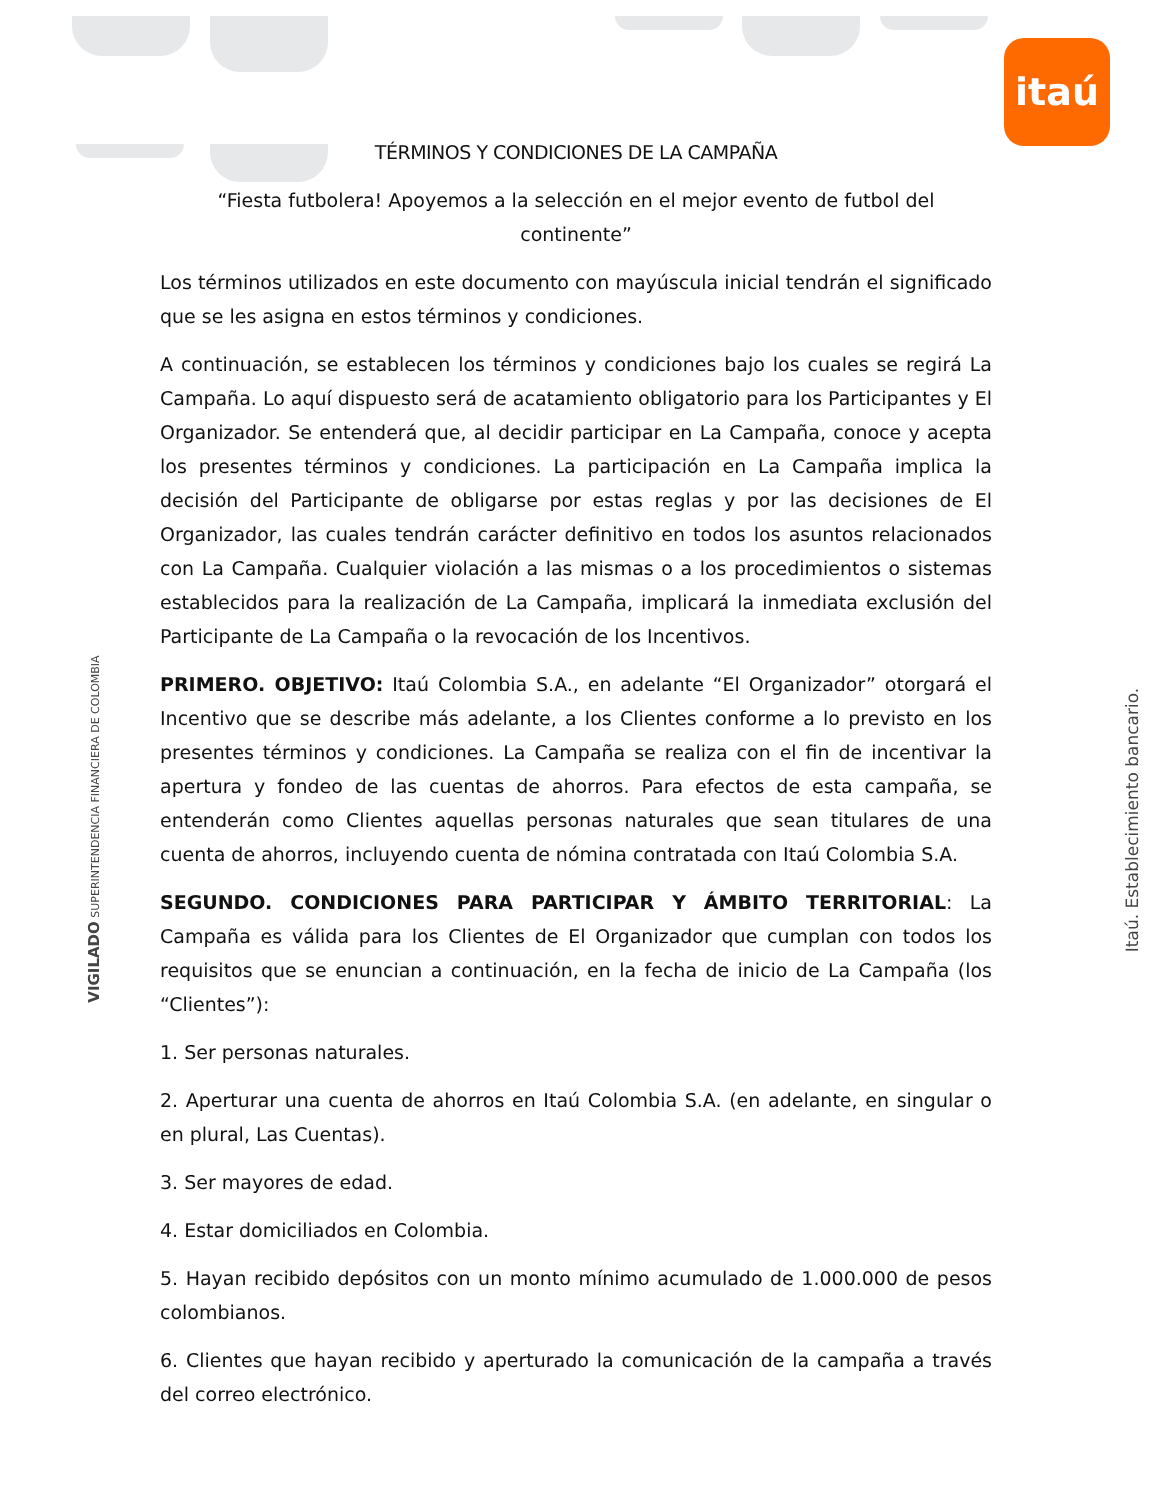itaú
TÉRMINOS Y CONDICIONES DE LA CAMPAÑA
“Fiesta futbolera! Apoyemos a la selección en el mejor evento de futbol del continente”
Los términos utilizados en este documento con mayúscula inicial tendrán el significado que se les asigna en estos términos y condiciones.
A continuación, se establecen los términos y condiciones bajo los cuales se regirá La Campaña. Lo aquí dispuesto será de acatamiento obligatorio para los Participantes y El Organizador. Se entenderá que, al decidir participar en La Campaña, conoce y acepta los presentes términos y condiciones. La participación en La Campaña implica la decisión del Participante de obligarse por estas reglas y por las decisiones de El Organizador, las cuales tendrán carácter definitivo en todos los asuntos relacionados con La Campaña. Cualquier violación a las mismas o a los procedimientos o sistemas establecidos para la realización de La Campaña, implicará la inmediata exclusión del Participante de La Campaña o la revocación de los Incentivos.
PRIMERO. OBJETIVO: Itaú Colombia S.A., en adelante “El Organizador” otorgará el Incentivo que se describe más adelante, a los Clientes conforme a lo previsto en los presentes términos y condiciones. La Campaña se realiza con el fin de incentivar la apertura y fondeo de las cuentas de ahorros. Para efectos de esta campaña, se entenderán como Clientes aquellas personas naturales que sean titulares de una cuenta de ahorros, incluyendo cuenta de nómina contratada con Itaú Colombia S.A.
SEGUNDO. CONDICIONES PARA PARTICIPAR Y ÁMBITO TERRITORIAL: La Campaña es válida para los Clientes de El Organizador que cumplan con todos los requisitos que se enuncian a continuación, en la fecha de inicio de La Campaña (los “Clientes”):
1. Ser personas naturales.
2. Aperturar una cuenta de ahorros en Itaú Colombia S.A. (en adelante, en singular o en plural, Las Cuentas).
3. Ser mayores de edad.
4. Estar domiciliados en Colombia.
5. Hayan recibido depósitos con un monto mínimo acumulado de 1.000.000 de pesos colombianos.
6. Clientes que hayan recibido y aperturado la comunicación de la campaña a través del correo electrónico.
VIGILADO SUPERINTENDENCIA FINANCIERA DE COLOMBIA Itaú. Establecimiento bancario.